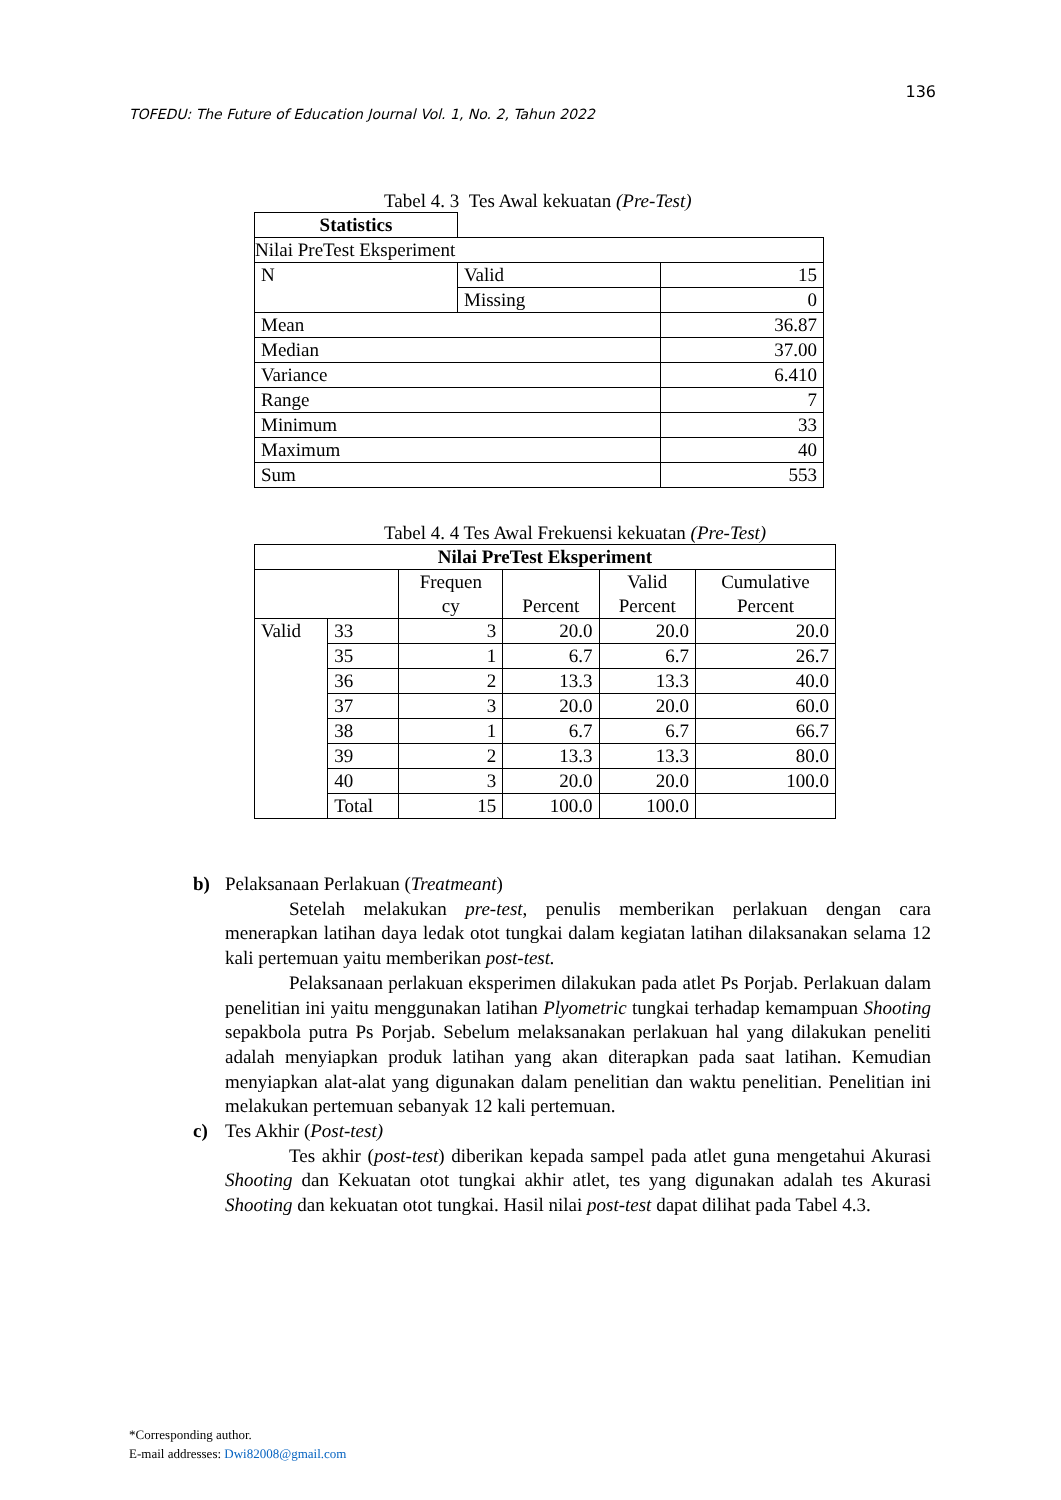136
TOFEDU: The Future of Education Journal Vol. 1, No. 2, Tahun 2022
Tabel 4. 3 Tes Awal kekuatan (Pre-Test)
| Statistics | | |
| Nilai PreTest Eksperiment | | |
| N | Valid | 15 |
| | Missing | 0 |
| Mean | | 36.87 |
| Median | | 37.00 |
| Variance | | 6.410 |
| Range | | 7 |
| Minimum | | 33 |
| Maximum | | 40 |
| Sum | | 553 |
Tabel 4. 4 Tes Awal Frekuensi kekuatan (Pre-Test)
| Nilai PreTest Eksperiment | | | | | |
| --- | --- | --- | --- | --- | --- |
| | | Frequen cy | Percent | Valid Percent | Cumulative Percent |
| Valid | 33 | 3 | 20.0 | 20.0 | 20.0 |
| | 35 | 1 | 6.7 | 6.7 | 26.7 |
| | 36 | 2 | 13.3 | 13.3 | 40.0 |
| | 37 | 3 | 20.0 | 20.0 | 60.0 |
| | 38 | 1 | 6.7 | 6.7 | 66.7 |
| | 39 | 2 | 13.3 | 13.3 | 80.0 |
| | 40 | 3 | 20.0 | 20.0 | 100.0 |
| | Total | 15 | 100.0 | 100.0 | |
b) Pelaksanaan Perlakuan (Treatmeant)
Setelah melakukan pre-test, penulis memberikan perlakuan dengan cara menerapkan latihan daya ledak otot tungkai dalam kegiatan latihan dilaksanakan selama 12 kali pertemuan yaitu memberikan post-test.
Pelaksanaan perlakuan eksperimen dilakukan pada atlet Ps Porjab. Perlakuan dalam penelitian ini yaitu menggunakan latihan Plyometric tungkai terhadap kemampuan Shooting sepakbola putra Ps Porjab. Sebelum melaksanakan perlakuan hal yang dilakukan peneliti adalah menyiapkan produk latihan yang akan diterapkan pada saat latihan. Kemudian menyiapkan alat-alat yang digunakan dalam penelitian dan waktu penelitian. Penelitian ini melakukan pertemuan sebanyak 12 kali pertemuan.
c) Tes Akhir (Post-test)
Tes akhir (post-test) diberikan kepada sampel pada atlet guna mengetahui Akurasi Shooting dan Kekuatan otot tungkai akhir atlet, tes yang digunakan adalah tes Akurasi Shooting dan kekuatan otot tungkai. Hasil nilai post-test dapat dilihat pada Tabel 4.3.
*Corresponding author.
E-mail addresses: Dwi82008@gmail.com